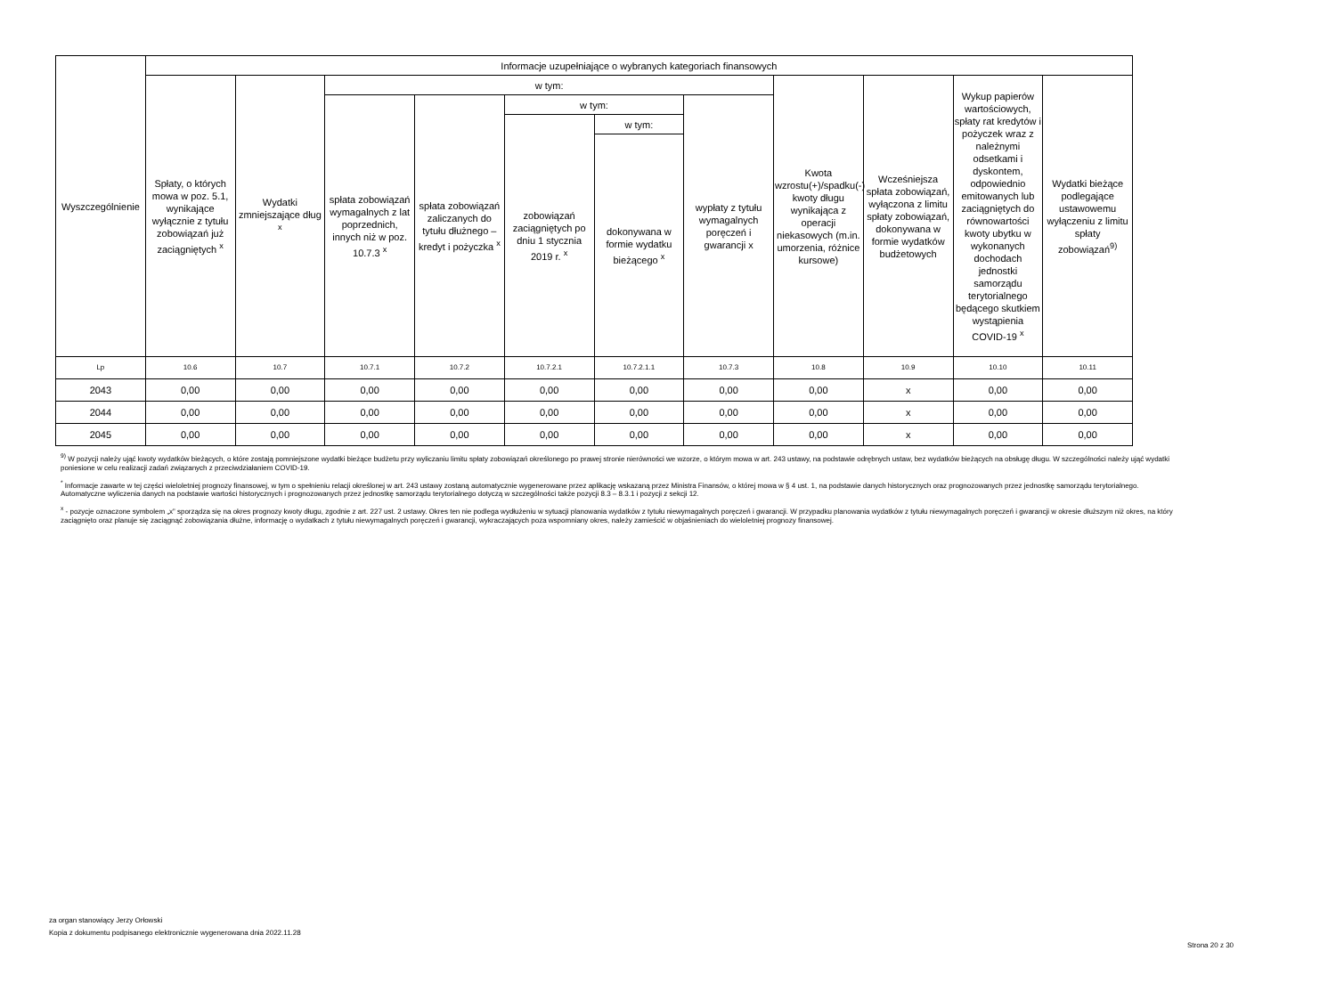| Wyszczególnienie | Informacje uzupełniające o wybranych kategoriach finansowych | | | | | | | | | | |
| --- | --- | --- | --- | --- | --- | --- | --- | --- | --- | --- | --- |
| | Spłaty, o których mowa w poz. 5.1, wynikające wyłącznie z tytułu zobowiązań już zaciągniętych <sup>x</sup> | Wydatki zmniejszające dług <sup>x</sup> | w tym: | | | | | Kwota wzrostu(+)/spadku(-) kwoty długu wynikająca z operacji niekasowych (m.in. umorzenia, różnice kursowe) | Wcześniejsza spłata zobowiązań, wyłączona z limitu spłaty zobowiązań, dokonywana w formie wydatków budżetowych | Wykup papierów wartościowych, spłaty rat kredytów i pożyczek wraz z należnymi odsetkami i dyskontem, odpowiednio emitowanych lub zaciągniętych do równowartości kwoty ubytku w wykonanych dochodach jednostki samorządu terytorialnego będącego skutkiem wystąpienia COVID-19 <sup>x</sup> | Wydatki bieżące podlegające ustawowemu wyłączeniu z limitu spłaty zobowiązań<sup>9)</sup> |
| | | | spłata zobowiązań wymagalnych z lat poprzednich, innych niż w poz. 10.7.3 <sup>x</sup> | spłata zobowiązań zaliczanych do tytułu dłużnego – kredyt i pożyczka <sup>x</sup> | w tym: | | wypłaty z tytułu wymagalnych poręczeń i gwarancji x | | | | |
| | | | | | zobowiązań zaciągniętych po dniu 1 stycznia 2019 r. <sup>x</sup> | w tym: | | | | | |
| | | | | | | dokonywana w formie wydatku bieżącego <sup>x</sup> | | | | | |
| Lp | 10.6 | 10.7 | 10.7.1 | 10.7.2 | 10.7.2.1 | 10.7.2.1.1 | 10.7.3 | 10.8 | 10.9 | 10.10 | 10.11 |
| 2043 | 0,00 | 0,00 | 0,00 | 0,00 | 0,00 | 0,00 | 0,00 | 0,00 | x | 0,00 | 0,00 |
| 2044 | 0,00 | 0,00 | 0,00 | 0,00 | 0,00 | 0,00 | 0,00 | 0,00 | x | 0,00 | 0,00 |
| 2045 | 0,00 | 0,00 | 0,00 | 0,00 | 0,00 | 0,00 | 0,00 | 0,00 | x | 0,00 | 0,00 |
<sup>9)</sup> W pozycji należy ująć kwoty wydatków bieżących, o które zostają pomniejszone wydatki bieżące budżetu przy wyliczaniu limitu spłaty zobowiązań określonego po prawej stronie nierówności we wzorze, o którym mowa w art. 243 ustawy, na podstawie odrębnych ustaw, bez wydatków bieżących na obsługę długu. W szczególności należy ująć wydatki poniesione w celu realizacji zadań związanych z przeciwdziałaniem COVID-19.
<sup>*</sup> Informacje zawarte w tej części wieloletniej prognozy finansowej, w tym o spełnieniu relacji określonej w art. 243 ustawy zostaną automatycznie wygenerowane przez aplikację wskazaną przez Ministra Finansów, o której mowa w § 4 ust. 1, na podstawie danych historycznych oraz prognozowanych przez jednostkę samorządu terytorialnego. Automatyczne wyliczenia danych na podstawie wartości historycznych i prognozowanych przez jednostkę samorządu terytorialnego dotyczą w szczególności także pozycji 8.3 – 8.3.1 i pozycji z sekcji 12.
<sup>x</sup> - pozycje oznaczone symbolem „x” sporządza się na okres prognozy kwoty długu, zgodnie z art. 227 ust. 2 ustawy. Okres ten nie podlega wydłużeniu w sytuacji planowania wydatków z tytułu niewymagalnych poręczeń i gwarancji. W przypadku planowania wydatków z tytułu niewymagalnych poręczeń i gwarancji w okresie dłuższym niż okres, na który zaciągnięto oraz planuje się zaciągnąć zobowiązania dłużne, informację o wydatkach z tytułu niewymagalnych poręczeń i gwarancji, wykraczających poza wspomniany okres, należy zamieścić w objaśnieniach do wieloletniej prognozy finansowej.
za organ stanowiący Jerzy Orłowski
Kopia z dokumentu podpisanego elektronicznie wygenerowana dnia 2022.11.28
Strona 20 z 30